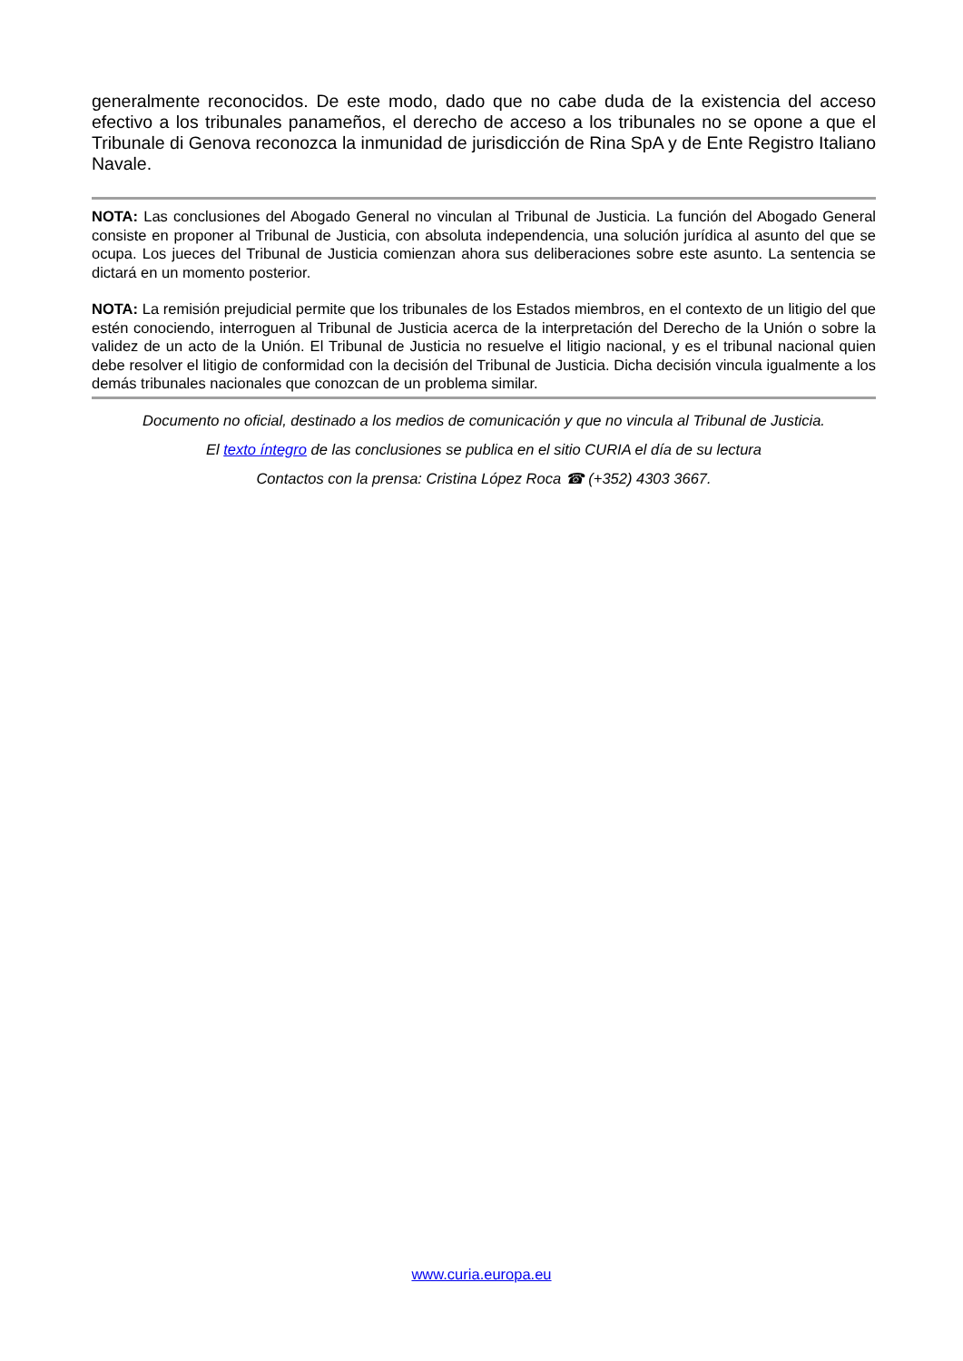generalmente reconocidos. De este modo, dado que no cabe duda de la existencia del acceso efectivo a los tribunales panameños, el derecho de acceso a los tribunales no se opone a que el Tribunale di Genova reconozca la inmunidad de jurisdicción de Rina SpA y de Ente Registro Italiano Navale.
NOTA: Las conclusiones del Abogado General no vinculan al Tribunal de Justicia. La función del Abogado General consiste en proponer al Tribunal de Justicia, con absoluta independencia, una solución jurídica al asunto del que se ocupa. Los jueces del Tribunal de Justicia comienzan ahora sus deliberaciones sobre este asunto. La sentencia se dictará en un momento posterior.
NOTA: La remisión prejudicial permite que los tribunales de los Estados miembros, en el contexto de un litigio del que estén conociendo, interroguen al Tribunal de Justicia acerca de la interpretación del Derecho de la Unión o sobre la validez de un acto de la Unión. El Tribunal de Justicia no resuelve el litigio nacional, y es el tribunal nacional quien debe resolver el litigio de conformidad con la decisión del Tribunal de Justicia. Dicha decisión vincula igualmente a los demás tribunales nacionales que conozcan de un problema similar.
Documento no oficial, destinado a los medios de comunicación y que no vincula al Tribunal de Justicia.
El texto íntegro de las conclusiones se publica en el sitio CURIA el día de su lectura
Contactos con la prensa: Cristina López Roca ☎ (+352) 4303 3667.
www.curia.europa.eu